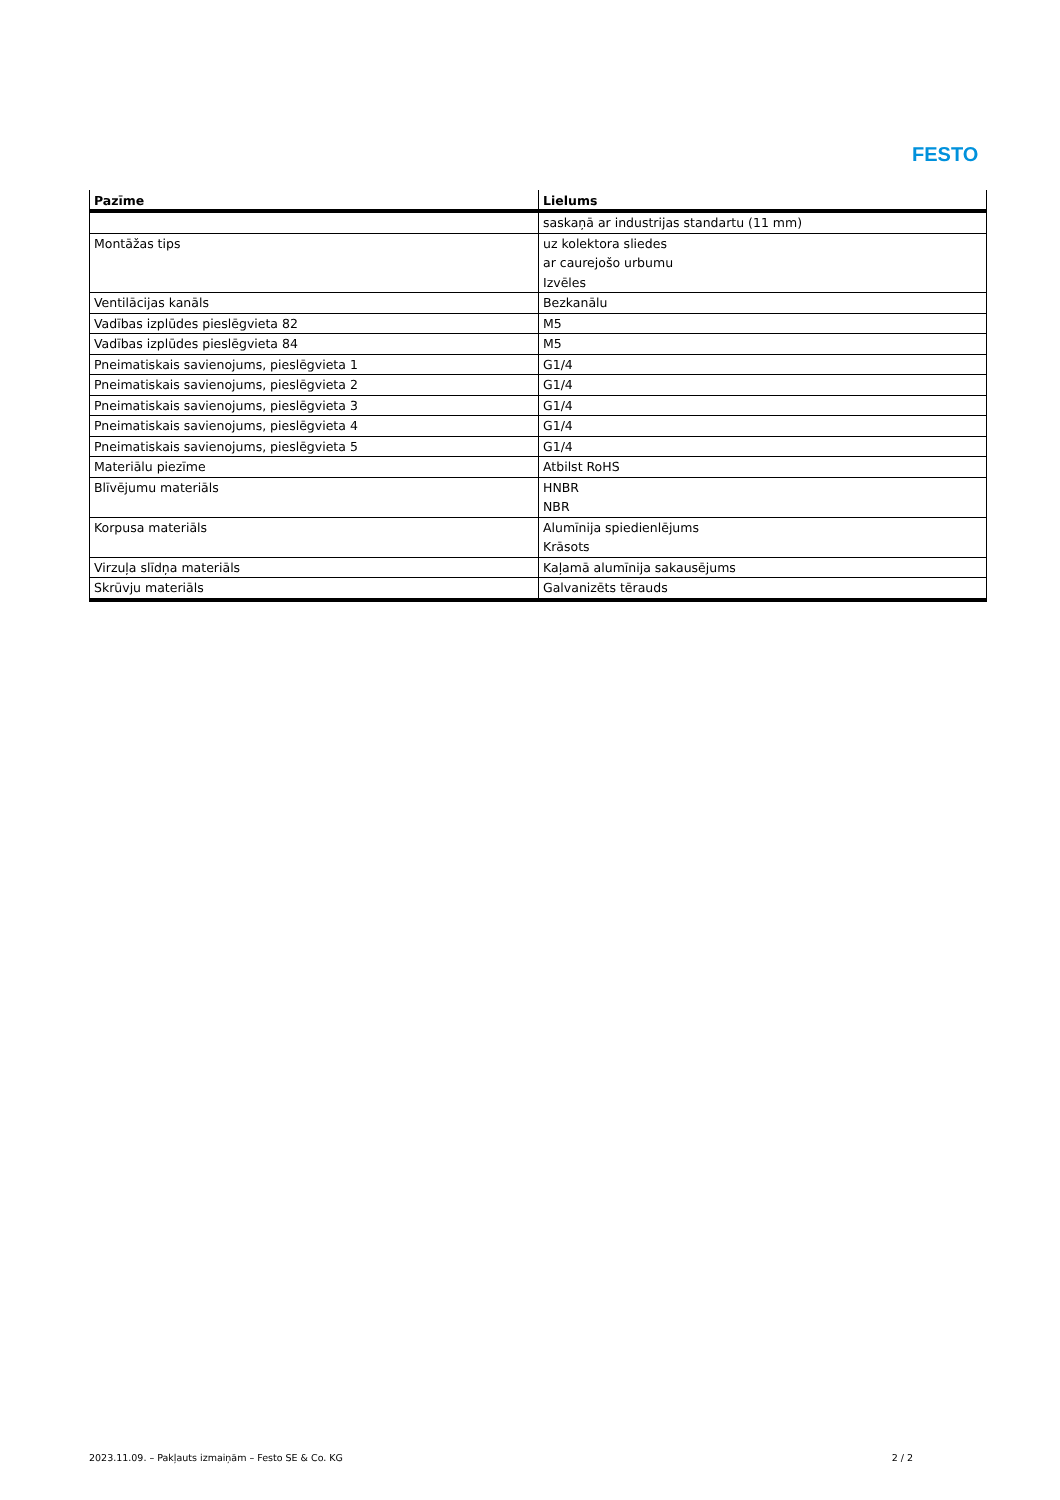FESTO
| Pazīme | Lielums |
| --- | --- |
| | saskaņā ar industrijas standartu (11 mm) |
| Montāžas tips | uz kolektora sliedes ar caurejošo urbumu Izvēles |
| Ventilācijas kanāls | Bezkanālu |
| Vadības izplūdes pieslēgvieta 82 | M5 |
| Vadības izplūdes pieslēgvieta 84 | M5 |
| Pneimatiskais savienojums, pieslēgvieta 1 | G1/4 |
| Pneimatiskais savienojums, pieslēgvieta 2 | G1/4 |
| Pneimatiskais savienojums, pieslēgvieta 3 | G1/4 |
| Pneimatiskais savienojums, pieslēgvieta 4 | G1/4 |
| Pneimatiskais savienojums, pieslēgvieta 5 | G1/4 |
| Materiālu piezīme | Atbilst RoHS |
| Blīvējumu materiāls | HNBR NBR |
| Korpusa materiāls | Alumīnija spiedienlējums Krāsots |
| Virzuļa slīdņa materiāls | Kaļamā alumīnija sakausējums |
| Skrūvju materiāls | Galvanizēts tērauds |
2023.11.09. – Pakļauts izmaiņām – Festo SE & Co. KG 2 / 2